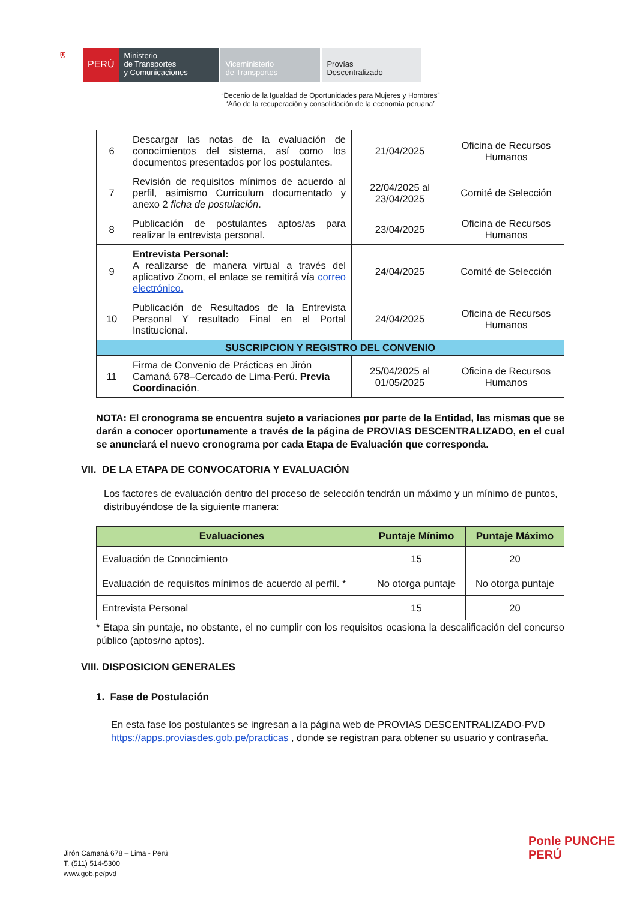⛨
PERÚ
Ministerio
de Transportes
y Comunicaciones
Viceministerio
de Transportes
Provías
Descentralizado
“Decenio de la Igualdad de Oportunidades para Mujeres y Hombres”
“Año de la recuperación y consolidación de la economía peruana”
| 6 | Descargar las notas de la evaluación de conocimientos del sistema, así como los documentos presentados por los postulantes. | 21/04/2025 | Oficina de Recursos Humanos |
| 7 | Revisión de requisitos mínimos de acuerdo al perfil, asimismo Curriculum documentado y anexo 2 ficha de postulación . | 22/04/2025 al 23/04/2025 | Comité de Selección |
| 8 | Publicación de postulantes aptos/as para realizar la entrevista personal. | 23/04/2025 | Oficina de Recursos Humanos |
| 9 | Entrevista Personal: A realizarse de manera virtual a través del aplicativo Zoom, el enlace se remitirá vía correo electrónico. | 24/04/2025 | Comité de Selección |
| 10 | Publicación de Resultados de la Entrevista Personal Y resultado Final en el Portal Institucional. | 24/04/2025 | Oficina de Recursos Humanos |
| SUSCRIPCION Y REGISTRO DEL CONVENIO | | | |
| 11 | Firma de Convenio de Prácticas en Jirón Camaná 678–Cercado de Lima-Perú. Previa Coordinación . | 25/04/2025 al 01/05/2025 | Oficina de Recursos Humanos |
NOTA: El cronograma se encuentra sujeto a variaciones por parte de la Entidad, las mismas que se darán a conocer oportunamente a través de la página de PROVIAS DESCENTRALIZADO, en el cual se anunciará el nuevo cronograma por cada Etapa de Evaluación que corresponda.
VII. DE LA ETAPA DE CONVOCATORIA Y EVALUACIÓN
Los factores de evaluación dentro del proceso de selección tendrán un máximo y un mínimo de puntos, distribuyéndose de la siguiente manera:
| Evaluaciones | Puntaje Mínimo | Puntaje Máximo |
| --- | --- | --- |
| Evaluación de Conocimiento | 15 | 20 |
| Evaluación de requisitos mínimos de acuerdo al perfil. * | No otorga puntaje | No otorga puntaje |
| Entrevista Personal | 15 | 20 |
* Etapa sin puntaje, no obstante, el no cumplir con los requisitos ocasiona la descalificación del concurso público (aptos/no aptos).
VIII. DISPOSICION GENERALES
1. Fase de Postulación
En esta fase los postulantes se ingresan a la página web de PROVIAS DESCENTRALIZADO-PVD https://apps.proviasdes.gob.pe/practicas , donde se registran para obtener su usuario y contraseña.
Jirón Camaná 678 – Lima - Perú
T. (511) 514-5300
www.gob.pe/pvd
Ponle PUNCHE PERÚ